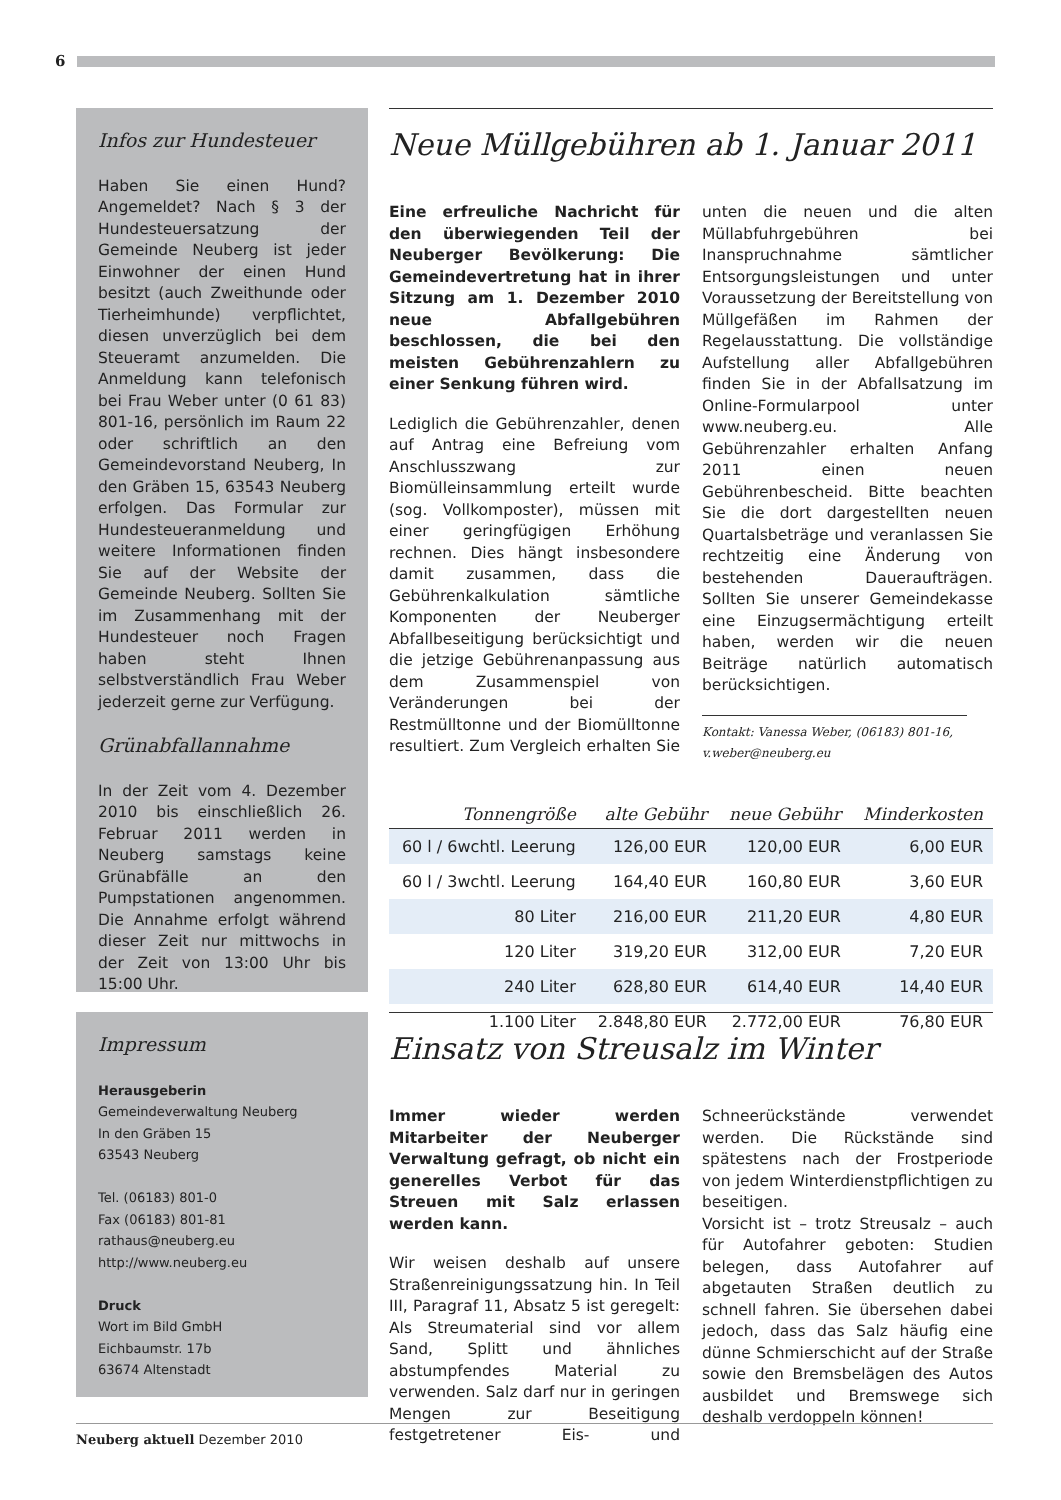6
Infos zur Hundesteuer
Haben Sie einen Hund? Angemeldet? Nach § 3 der Hundesteuersatzung der Gemeinde Neuberg ist jeder Einwohner der einen Hund besitzt (auch Zweithunde oder Tierheimhunde) verpflichtet, diesen unverzüglich bei dem Steueramt anzumelden. Die Anmeldung kann telefonisch bei Frau Weber unter (0 61 83) 801-16, persönlich im Raum 22 oder schriftlich an den Gemeindevorstand Neuberg, In den Gräben 15, 63543 Neuberg erfolgen. Das Formular zur Hundesteueranmeldung und weitere Informationen finden Sie auf der Website der Gemeinde Neuberg. Sollten Sie im Zusammenhang mit der Hundesteuer noch Fragen haben steht Ihnen selbstverständlich Frau Weber jederzeit gerne zur Verfügung.
Grünabfallannahme
In der Zeit vom 4. Dezember 2010 bis einschließlich 26. Februar 2011 werden in Neuberg samstags keine Grünabfälle an den Pumpstationen angenommen. Die Annahme erfolgt während dieser Zeit nur mittwochs in der Zeit von 13:00 Uhr bis 15:00 Uhr.
Impressum
Herausgeberin
Gemeindeverwaltung Neuberg
In den Gräben 15
63543 Neuberg
Tel. (06183) 801-0
Fax (06183) 801-81
rathaus@neuberg.eu
http://www.neuberg.eu
Druck
Wort im Bild GmbH
Eichbaumstr. 17b
63674 Altenstadt
Neue Müllgebühren ab 1. Januar 2011
Eine erfreuliche Nachricht für den überwiegenden Teil der Neuberger Bevölkerung: Die Gemeindevertretung hat in ihrer Sitzung am 1. Dezember 2010 neue Abfallgebühren beschlossen, die bei den meisten Gebührenzahlern zu einer Senkung führen wird.
Lediglich die Gebührenzahler, denen auf Antrag eine Befreiung vom Anschlusszwang zur Biomülleinsammlung erteilt wurde (sog. Vollkomposter), müssen mit einer geringfügigen Erhöhung rechnen. Dies hängt insbesondere damit zusammen, dass die Gebührenkalkulation sämtliche Komponenten der Neuberger Abfallbeseitigung berücksichtigt und die jetzige Gebührenanpassung aus dem Zusammenspiel von Veränderungen bei der Restmülltonne und der Biomülltonne resultiert. Zum Vergleich erhalten Sie unten die neuen und die alten Müllabfuhrgebühren bei Inanspruchnahme sämtlicher Entsorgungsleistungen und unter Voraussetzung der Bereitstellung von Müllgefäßen im Rahmen der Regelausstattung. Die vollständige Aufstellung aller Abfallgebühren finden Sie in der Abfallsatzung im Online-Formularpool unter www.neuberg.eu. Alle Gebührenzahler erhalten Anfang 2011 einen neuen Gebührenbescheid. Bitte beachten Sie die dort dargestellten neuen Quartalsbeträge und veranlassen Sie rechtzeitig eine Änderung von bestehenden Daueraufträgen. Sollten Sie unserer Gemeindekasse eine Einzugsermächtigung erteilt haben, werden wir die neuen Beiträge natürlich automatisch berücksichtigen.
Kontakt: Vanessa Weber, (06183) 801-16, v.weber@neuberg.eu
| Tonnengröße | alte Gebühr | neue Gebühr | Minderkosten |
| --- | --- | --- | --- |
| 60 l / 6wchtl. Leerung | 126,00 EUR | 120,00 EUR | 6,00 EUR |
| 60 l / 3wchtl. Leerung | 164,40 EUR | 160,80 EUR | 3,60 EUR |
| 80 Liter | 216,00 EUR | 211,20 EUR | 4,80 EUR |
| 120 Liter | 319,20 EUR | 312,00 EUR | 7,20 EUR |
| 240 Liter | 628,80 EUR | 614,40 EUR | 14,40 EUR |
| 1.100 Liter | 2.848,80 EUR | 2.772,00 EUR | 76,80 EUR |
Einsatz von Streusalz im Winter
Immer wieder werden Mitarbeiter der Neuberger Verwaltung gefragt, ob nicht ein generelles Verbot für das Streuen mit Salz erlassen werden kann.
Wir weisen deshalb auf unsere Straßenreinigungssatzung hin. In Teil III, Paragraf 11, Absatz 5 ist geregelt: Als Streumaterial sind vor allem Sand, Splitt und ähnliches abstumpfendes Material zu verwenden. Salz darf nur in geringen Mengen zur Beseitigung festgetretener Eis- und Schneerückstände verwendet werden. Die Rückstände sind spätestens nach der Frostperiode von jedem Winterdienstpflichtigen zu beseitigen.
Vorsicht ist – trotz Streusalz – auch für Autofahrer geboten: Studien belegen, dass Autofahrer auf abgetauten Straßen deutlich zu schnell fahren. Sie übersehen dabei jedoch, dass das Salz häufig eine dünne Schmierschicht auf der Straße sowie den Bremsbelägen des Autos ausbildet und Bremswege sich deshalb verdoppeln können!
Neuberg aktuell Dezember 2010